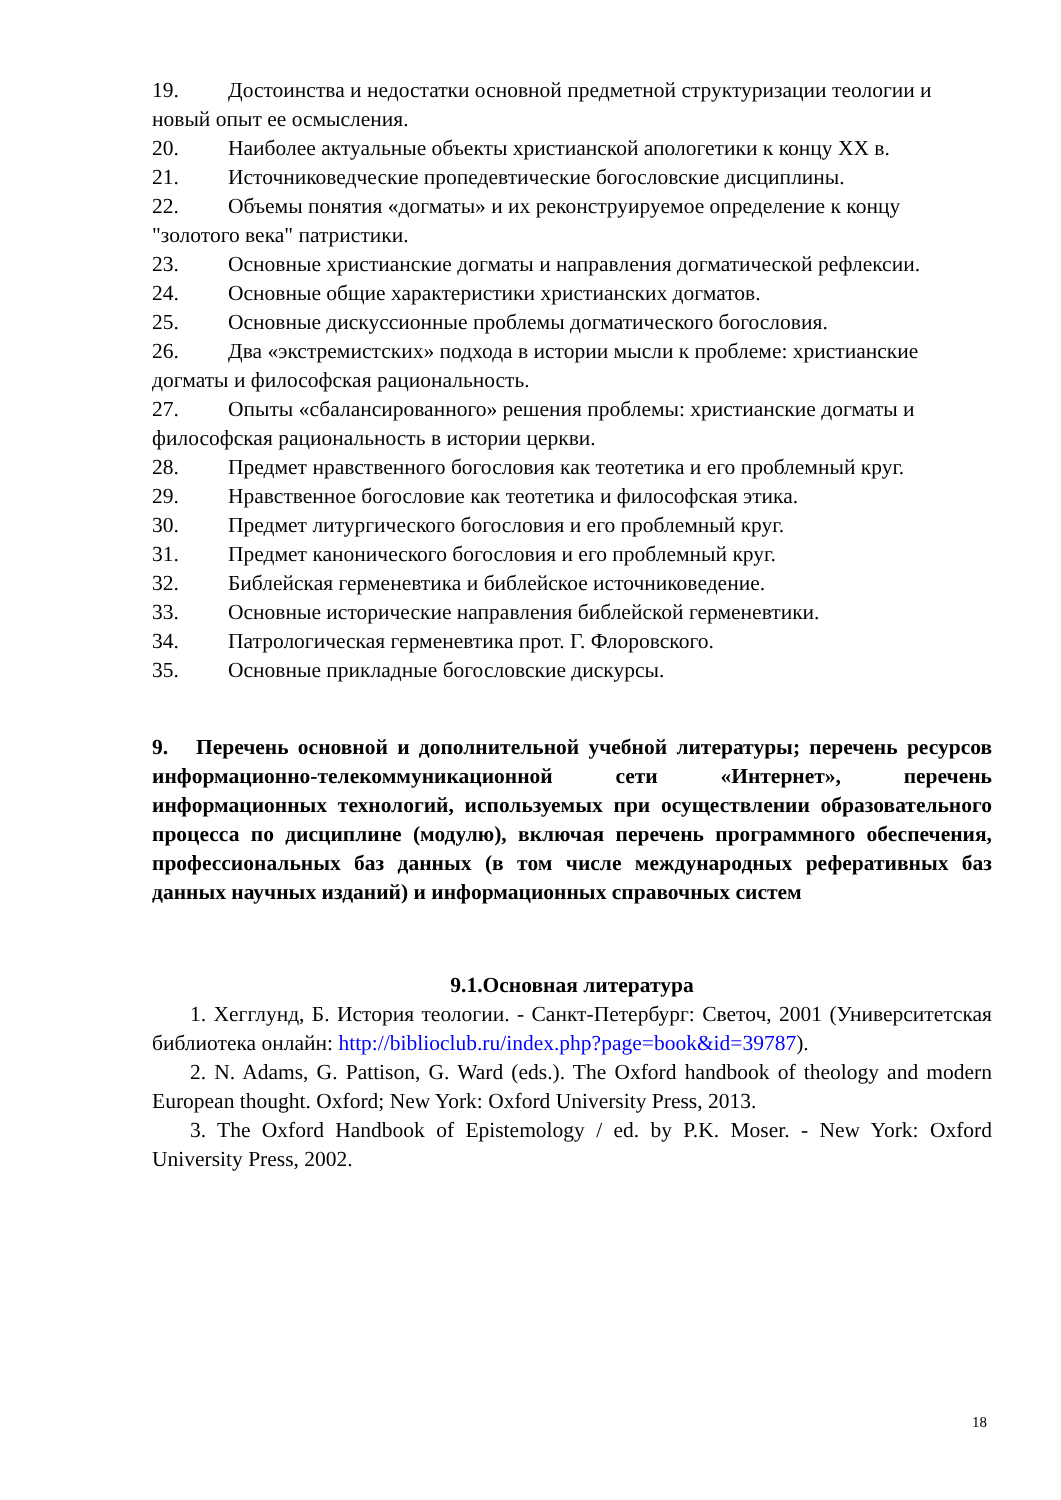19. Достоинства и недостатки основной предметной структуризации теологии и новый опыт ее осмысления.
20. Наиболее актуальные объекты христианской апологетики к концу XX в.
21. Источниковедческие пропедевтические богословские дисциплины.
22. Объемы понятия «догматы» и их реконструируемое определение к концу "золотого века" патристики.
23. Основные христианские догматы и направления догматической рефлексии.
24. Основные общие характеристики христианских догматов.
25. Основные дискуссионные проблемы догматического богословия.
26. Два «экстремистских» подхода в истории мысли к проблеме: христианские догматы и философская рациональность.
27. Опыты «сбалансированного» решения проблемы: христианские догматы и философская рациональность в истории церкви.
28. Предмет нравственного богословия как теотетика и его проблемный круг.
29. Нравственное богословие как теотетика и философская этика.
30. Предмет литургического богословия и его проблемный круг.
31. Предмет канонического богословия и его проблемный круг.
32. Библейская герменевтика и библейское источниковедение.
33. Основные исторические направления библейской герменевтики.
34. Патрологическая герменевтика прот. Г. Флоровского.
35. Основные прикладные богословские дискурсы.
9. Перечень основной и дополнительной учебной литературы; перечень ресурсов информационно-телекоммуникационной сети «Интернет», перечень информационных технологий, используемых при осуществлении образовательного процесса по дисциплине (модулю), включая перечень программного обеспечения, профессиональных баз данных (в том числе международных реферативных баз данных научных изданий) и информационных справочных систем
9.1.Основная литература
1. Хегглунд, Б. История теологии. - Санкт-Петербург: Светоч, 2001 (Университетская библиотека онлайн: http://biblioclub.ru/index.php?page=book&id=39787).
2. N. Adams, G. Pattison, G. Ward (eds.). The Oxford handbook of theology and modern European thought. Oxford; New York: Oxford University Press, 2013.
3. The Oxford Handbook of Epistemology / ed. by P.K. Moser. - New York: Oxford University Press, 2002.
18